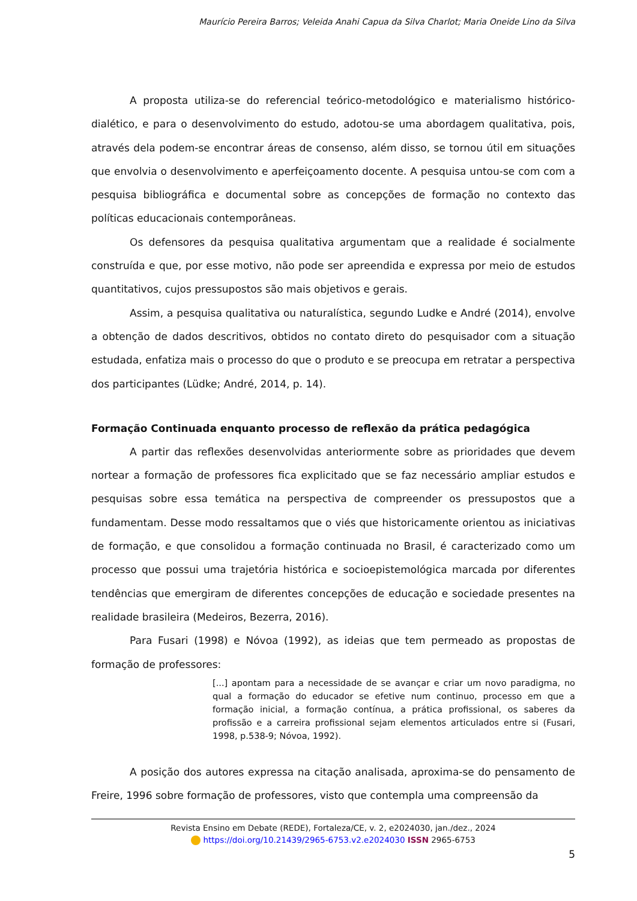Maurício Pereira Barros; Veleida Anahi Capua da Silva Charlot; Maria Oneide Lino da Silva
A proposta utiliza-se do referencial teórico-metodológico e materialismo histórico-dialético, e para o desenvolvimento do estudo, adotou-se uma abordagem qualitativa, pois, através dela podem-se encontrar áreas de consenso, além disso, se tornou útil em situações que envolvia o desenvolvimento e aperfeiçoamento docente. A pesquisa untou-se com com a pesquisa bibliográfica e documental sobre as concepções de formação no contexto das políticas educacionais contemporâneas.
Os defensores da pesquisa qualitativa argumentam que a realidade é socialmente construída e que, por esse motivo, não pode ser apreendida e expressa por meio de estudos quantitativos, cujos pressupostos são mais objetivos e gerais.
Assim, a pesquisa qualitativa ou naturalística, segundo Ludke e André (2014), envolve a obtenção de dados descritivos, obtidos no contato direto do pesquisador com a situação estudada, enfatiza mais o processo do que o produto e se preocupa em retratar a perspectiva dos participantes (Lüdke; André, 2014, p. 14).
Formação Continuada enquanto processo de reflexão da prática pedagógica
A partir das reflexões desenvolvidas anteriormente sobre as prioridades que devem nortear a formação de professores fica explicitado que se faz necessário ampliar estudos e pesquisas sobre essa temática na perspectiva de compreender os pressupostos que a fundamentam. Desse modo ressaltamos que o viés que historicamente orientou as iniciativas de formação, e que consolidou a formação continuada no Brasil, é caracterizado como um processo que possui uma trajetória histórica e socioepistemológica marcada por diferentes tendências que emergiram de diferentes concepções de educação e sociedade presentes na realidade brasileira (Medeiros, Bezerra, 2016).
Para Fusari (1998) e Nóvoa (1992), as ideias que tem permeado as propostas de formação de professores:
[...] apontam para a necessidade de se avançar e criar um novo paradigma, no qual a formação do educador se efetive num continuo, processo em que a formação inicial, a formação contínua, a prática profissional, os saberes da profissão e a carreira profissional sejam elementos articulados entre si (Fusari, 1998, p.538-9; Nóvoa, 1992).
A posição dos autores expressa na citação analisada, aproxima-se do pensamento de Freire, 1996 sobre formação de professores, visto que contempla uma compreensão da
Revista Ensino em Debate (REDE), Fortaleza/CE, v. 2, e2024030, jan./dez., 2024
https://doi.org/10.21439/2965-6753.v2.e2024030 ISSN 2965-6753
5